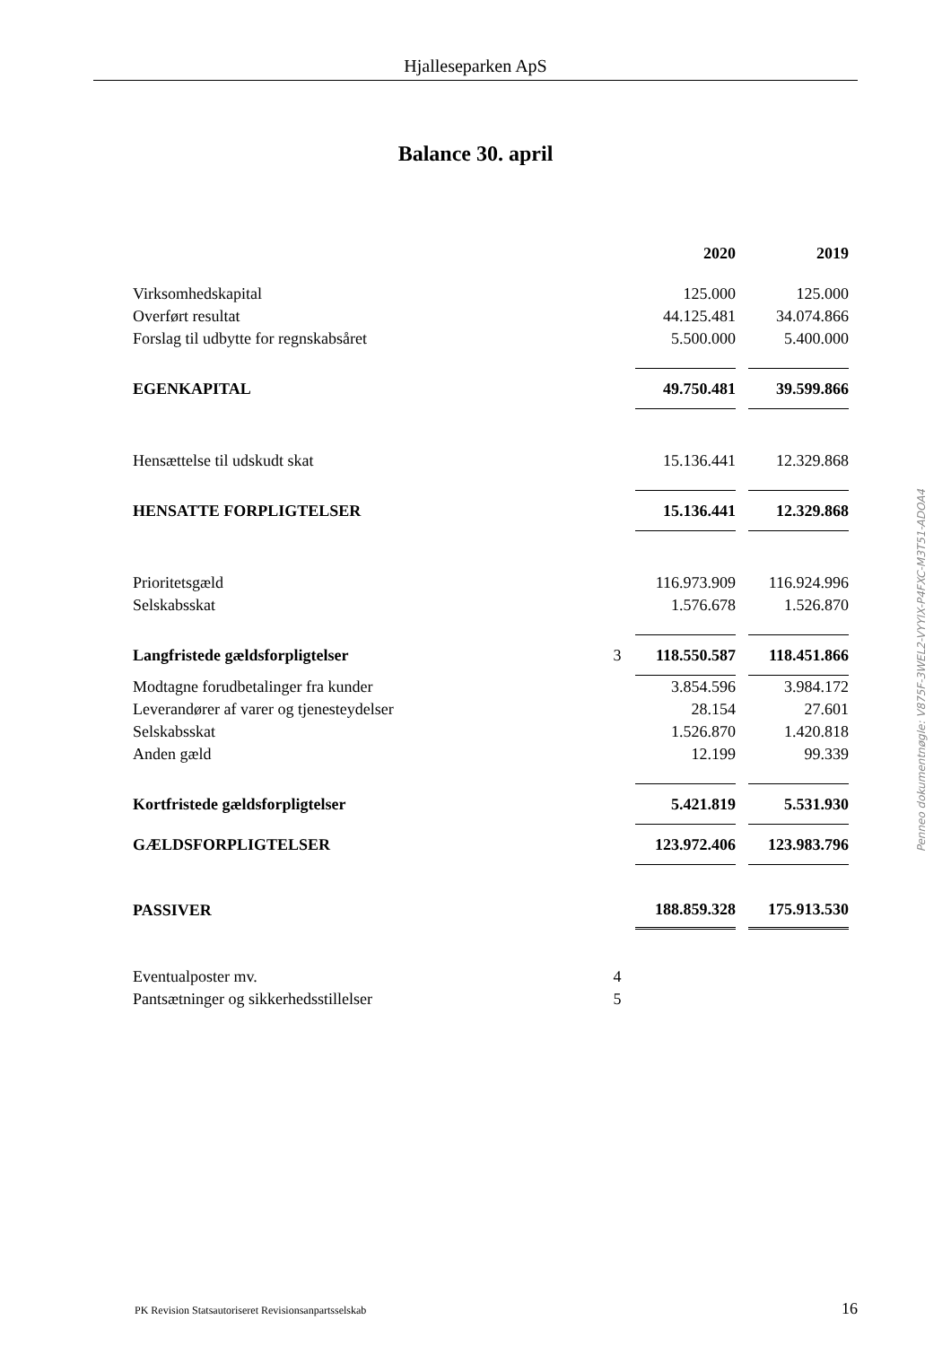Hjalleseparken ApS
Balance 30. april
| | | 2020 | | 2019 |
| Virksomhedskapital | | 125.000 | | 125.000 |
| Overført resultat | | 44.125.481 | | 34.074.866 |
| Forslag til udbytte for regnskabsåret | | 5.500.000 | | 5.400.000 |
| EGENKAPITAL | | 49.750.481 | | 39.599.866 |
| Hensættelse til udskudt skat | | 15.136.441 | | 12.329.868 |
| HENSATTE FORPLIGTELSER | | 15.136.441 | | 12.329.868 |
| Prioritetsgæld | | 116.973.909 | | 116.924.996 |
| Selskabsskat | | 1.576.678 | | 1.526.870 |
| Langfristede gældsforpligtelser | 3 | 118.550.587 | | 118.451.866 |
| Modtagne forudbetalinger fra kunder | | 3.854.596 | | 3.984.172 |
| Leverandører af varer og tjenesteydelser | | 28.154 | | 27.601 |
| Selskabsskat | | 1.526.870 | | 1.420.818 |
| Anden gæld | | 12.199 | | 99.339 |
| Kortfristede gældsforpligtelser | | 5.421.819 | | 5.531.930 |
| GÆLDSFORPLIGTELSER | | 123.972.406 | | 123.983.796 |
| PASSIVER | | 188.859.328 | | 175.913.530 |
| Eventualposter mv. | 4 | | | |
| Pantsætninger og sikkerhedsstillelser | 5 | | | |
Penneo dokumentnøgle: V875F-3WEL2-VYYIX-P4FXC-M3T51-ADOA4
PK Revision Statsautoriseret Revisionsanpartsselskab 16